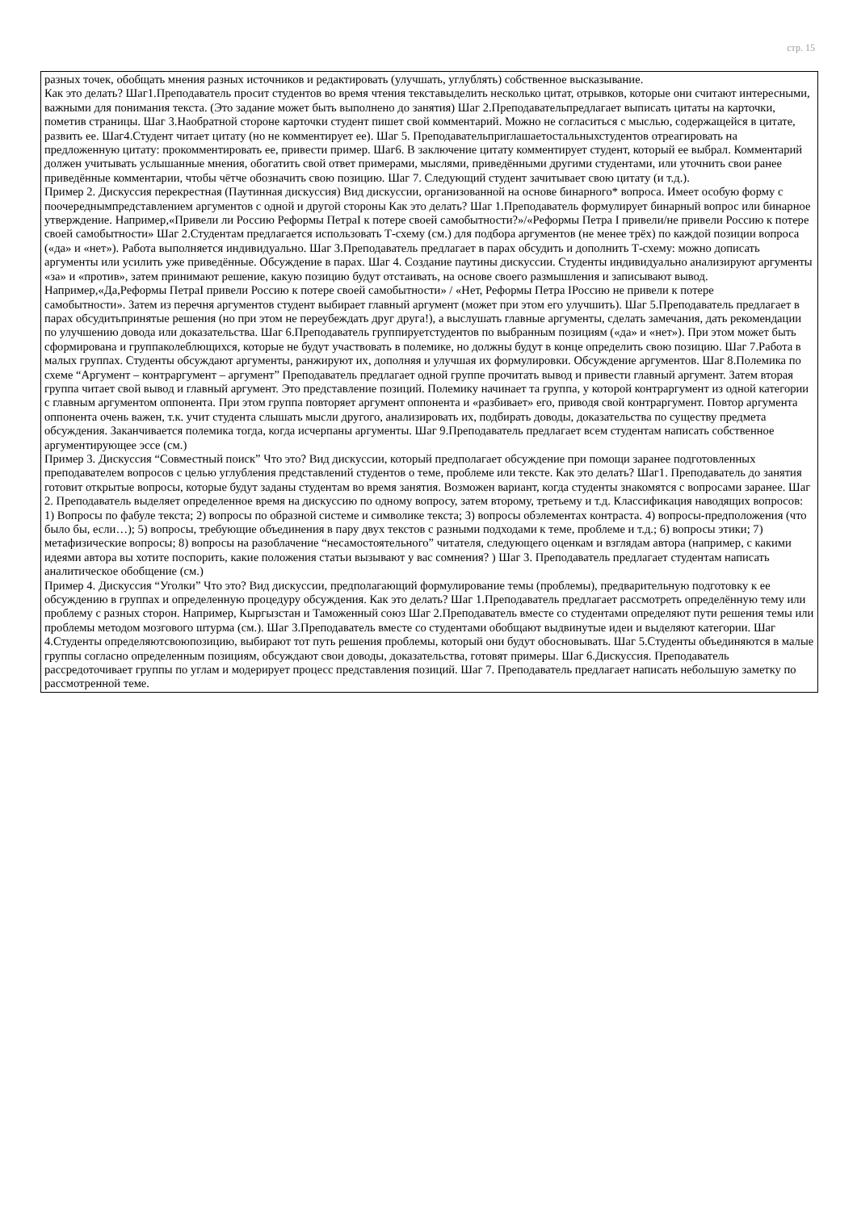стр. 15
разных точек, обобщать мнения разных источников и редактировать (улучшать, углублять) собственное высказывание.
Как это делать? Шаг1.Преподаватель просит студентов во время чтения текставыделить несколько цитат, отрывков, которые они считают интересными, важными для понимания текста. (Это задание может быть выполнено до занятия) Шаг 2.Преподавательпредлагает выписать цитаты на карточки, пометив страницы. Шаг 3.Наобратной стороне карточки студент пишет свой комментарий. Можно не согласиться с мыслью, содержащейся в цитате, развить ее. Шаг4.Студент читает цитату (но не комментирует ее). Шаг 5. Преподавательприглашаетостальныхстудентов отреагировать на предложенную цитату: прокомментировать ее, привести пример. Шаг6. В заключение цитату комментирует студент, который ее выбрал. Комментарий должен учитывать услышанные мнения, обогатить свой ответ примерами, мыслями, приведёнными другими студентами, или уточнить свои ранее приведённые комментарии, чтобы чётче обозначить свою позицию. Шаг 7. Следующий студент зачитывает свою цитату (и т.д.).
Пример 2. Дискуссия перекрестная (Паутинная дискуссия) Вид дискуссии, организованной на основе бинарного* вопроса. Имеет особую форму с поочереднымпредставлением аргументов с одной и другой стороны Как это делать? Шаг 1.Преподаватель формулирует бинарный вопрос или бинарное утверждение. Например,«Привели ли Россию Реформы ПетраI к потере своей самобытности?»/«Реформы Петра I привели/не привели Россию к потере своей самобытности» Шаг 2.Студентам предлагается использовать Т-схему (см.) для подбора аргументов (не менее трёх) по каждой позиции вопроса («да» и «нет»). Работа выполняется индивидуально. Шаг 3.Преподаватель предлагает в парах обсудить и дополнить Т-схему: можно дописать аргументы или усилить уже приведённые. Обсуждение в парах. Шаг 4. Создание паутины дискуссии. Студенты индивидуально анализируют аргументы «за» и «против», затем принимают решение, какую позицию будут отстаивать, на основе своего размышления и записывают вывод. Например,«Да,Реформы ПетраI привели Россию к потере своей самобытности» / «Нет, Реформы Петра IРоссию не привели к потере
самобытности». Затем из перечня аргументов студент выбирает главный аргумент (может при этом его улучшить). Шаг 5.Преподаватель предлагает в парах обсудитьпринятые решения (но при этом не переубеждать друг друга!), а выслушать главные аргументы, сделать замечания, дать рекомендации по улучшению довода или доказательства. Шаг 6.Преподаватель группируетстудентов по выбранным позициям («да» и «нет»). При этом может быть сформирована и группаколеблющихся, которые не будут участвовать в полемике, но должны будут в конце определить свою позицию. Шаг 7.Работа в малых группах. Студенты обсуждают аргументы, ранжируют их, дополняя и улучшая их формулировки. Обсуждение аргументов. Шаг 8.Полемика по схеме “Аргумент – контраргумент – аргумент” Преподаватель предлагает одной группе прочитать вывод и привести главный аргумент. Затем вторая группа читает свой вывод и главный аргумент. Это представление позиций. Полемику начинает та группа, у которой контраргумент из одной категории с главным аргументом оппонента. При этом группа повторяет аргумент оппонента и «разбивает» его, приводя свой контраргумент. Повтор аргумента оппонента очень важен, т.к. учит студента слышать мысли другого, анализировать их, подбирать доводы, доказательства по существу предмета обсуждения. Заканчивается полемика тогда, когда исчерпаны аргументы. Шаг 9.Преподаватель предлагает всем студентам написать собственное аргументирующее эссе (см.)
Пример 3. Дискуссия “Совместный поиск” Что это? Вид дискуссии, который предполагает обсуждение при помощи заранее подготовленных преподавателем вопросов с целью углубления представлений студентов о теме, проблеме или тексте. Как это делать? Шаг1. Преподаватель до занятия готовит открытые вопросы, которые будут заданы студентам во время занятия. Возможен вариант, когда студенты знакомятся с вопросами заранее. Шаг 2. Преподаватель выделяет определенное время на дискуссию по одному вопросу, затем второму, третьему и т.д. Классификация наводящих вопросов: 1) Вопросы по фабуле текста; 2) вопросы по образной системе и символике текста; 3) вопросы обэлементах контраста. 4) вопросы-предположения (что было бы, если…); 5) вопросы, требующие объединения в пару двух текстов с разными подходами к теме, проблеме и т.д.; 6) вопросы этики; 7) метафизические вопросы; 8) вопросы на разоблачение “несамостоятельного” читателя, следующего оценкам и взглядам автора (например, с какими идеями автора вы хотите поспорить, какие положения статьи вызывают у вас сомнения? ) Шаг 3. Преподаватель предлагает студентам написать аналитическое обобщение (см.)
Пример 4. Дискуссия “Уголки” Что это? Вид дискуссии, предполагающий формулирование темы (проблемы), предварительную подготовку к ее обсуждению в группах и определенную процедуру обсуждения. Как это делать? Шаг 1.Преподаватель предлагает рассмотреть определённую тему или проблему с разных сторон. Например, Кыргызстан и Таможенный союз Шаг 2.Преподаватель вместе со студентами определяют пути решения темы или проблемы методом мозгового штурма (см.). Шаг 3.Преподаватель вместе со студентами обобщают выдвинутые идеи и выделяют категории. Шаг 4.Студенты определяютсвоюпозицию, выбирают тот путь решения проблемы, который они будут обосновывать. Шаг 5.Студенты объединяются в малые группы согласно определенным позициям, обсуждают свои доводы, доказательства, готовят примеры. Шаг 6.Дискуссия. Преподаватель рассредоточивает группы по углам и модерирует процесс представления позиций. Шаг 7. Преподаватель предлагает написать небольшую заметку по рассмотренной теме.